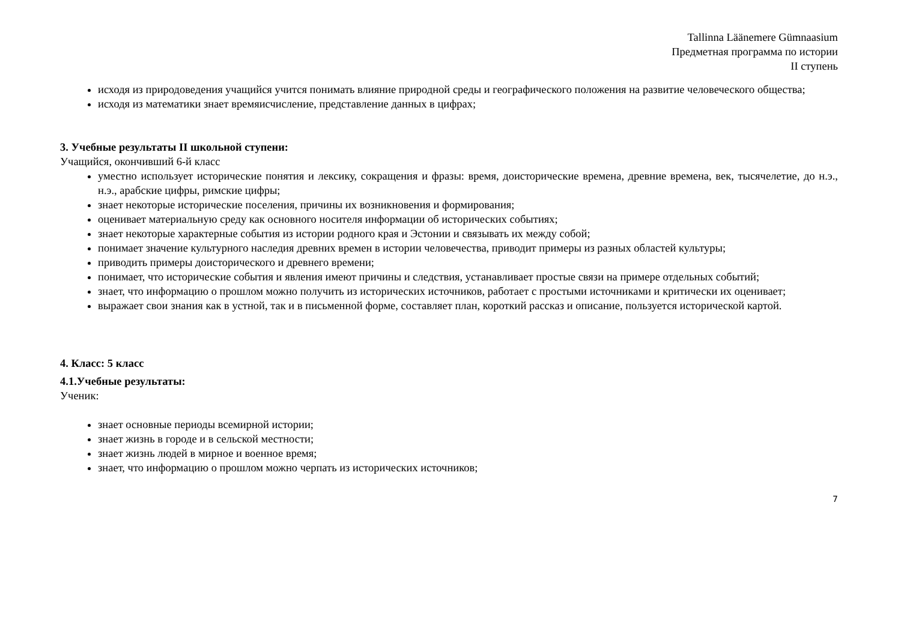Tallinna Läänemere Gümnaasium
Предметная программа по истории
II ступень
исходя из природоведения учащийся учится понимать влияние природной среды и географического положения на развитие человеческого общества;
исходя из математики знает времяисчисление, представление данных в цифрах;
3. Учебные результаты II школьной ступени:
Учащийся, окончивший 6-й класс
уместно использует исторические понятия и лексику, сокращения и фразы: время, доисторические времена, древние времена, век, тысячелетие, до н.э., н.э., арабские цифры, римские цифры;
знает некоторые исторические поселения, причины их возникновения и формирования;
оценивает материальную среду как основного носителя информации об исторических событиях;
знает некоторые характерные события из истории родного края и Эстонии и связывать их между собой;
понимает значение культурного наследия древних времен в истории человечества, приводит примеры из разных областей культуры;
приводить примеры доисторического и древнего времени;
понимает, что исторические события и явления имеют причины и следствия, устанавливает простые связи на примере отдельных событий;
знает, что информацию о прошлом можно получить из исторических источников, работает с простыми источниками и критически их оценивает;
выражает свои знания как в устной, так и в письменной форме, составляет план, короткий рассказ и описание, пользуется исторической картой.
4. Класс: 5 класс
4.1.Учебные результаты:
Ученик:
знает основные периоды всемирной истории;
знает жизнь в городе и в сельской местности;
знает жизнь людей в мирное и военное время;
знает, что информацию о прошлом можно черпать из исторических источников;
7